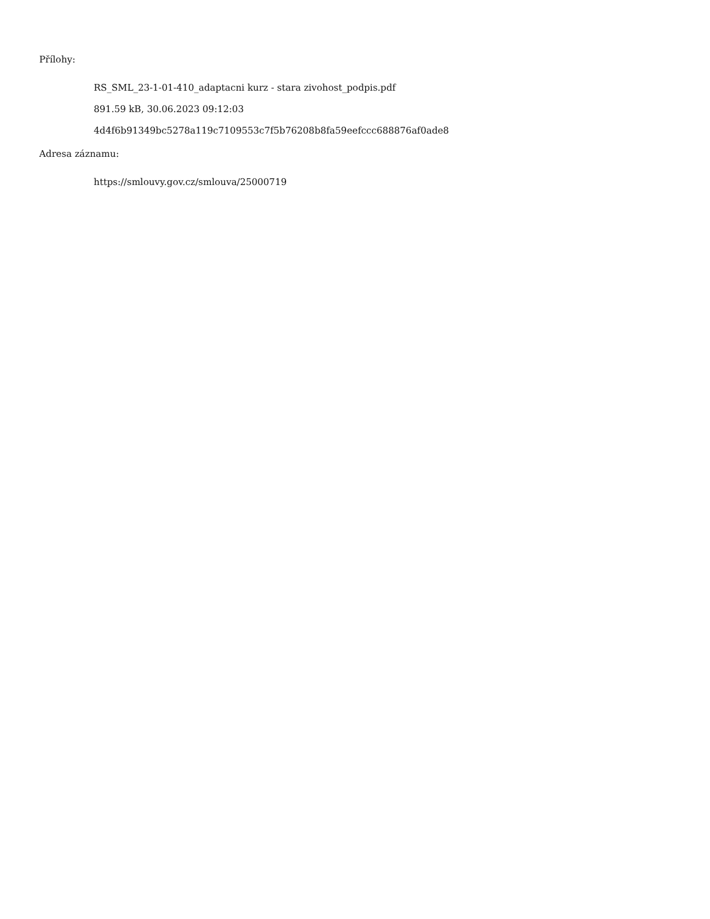Přílohy:
RS_SML_23-1-01-410_adaptacni kurz - stara zivohost_podpis.pdf
891.59 kB, 30.06.2023 09:12:03
4d4f6b91349bc5278a119c7109553c7f5b76208b8fa59eefccc688876af0ade8
Adresa záznamu:
https://smlouvy.gov.cz/smlouva/25000719